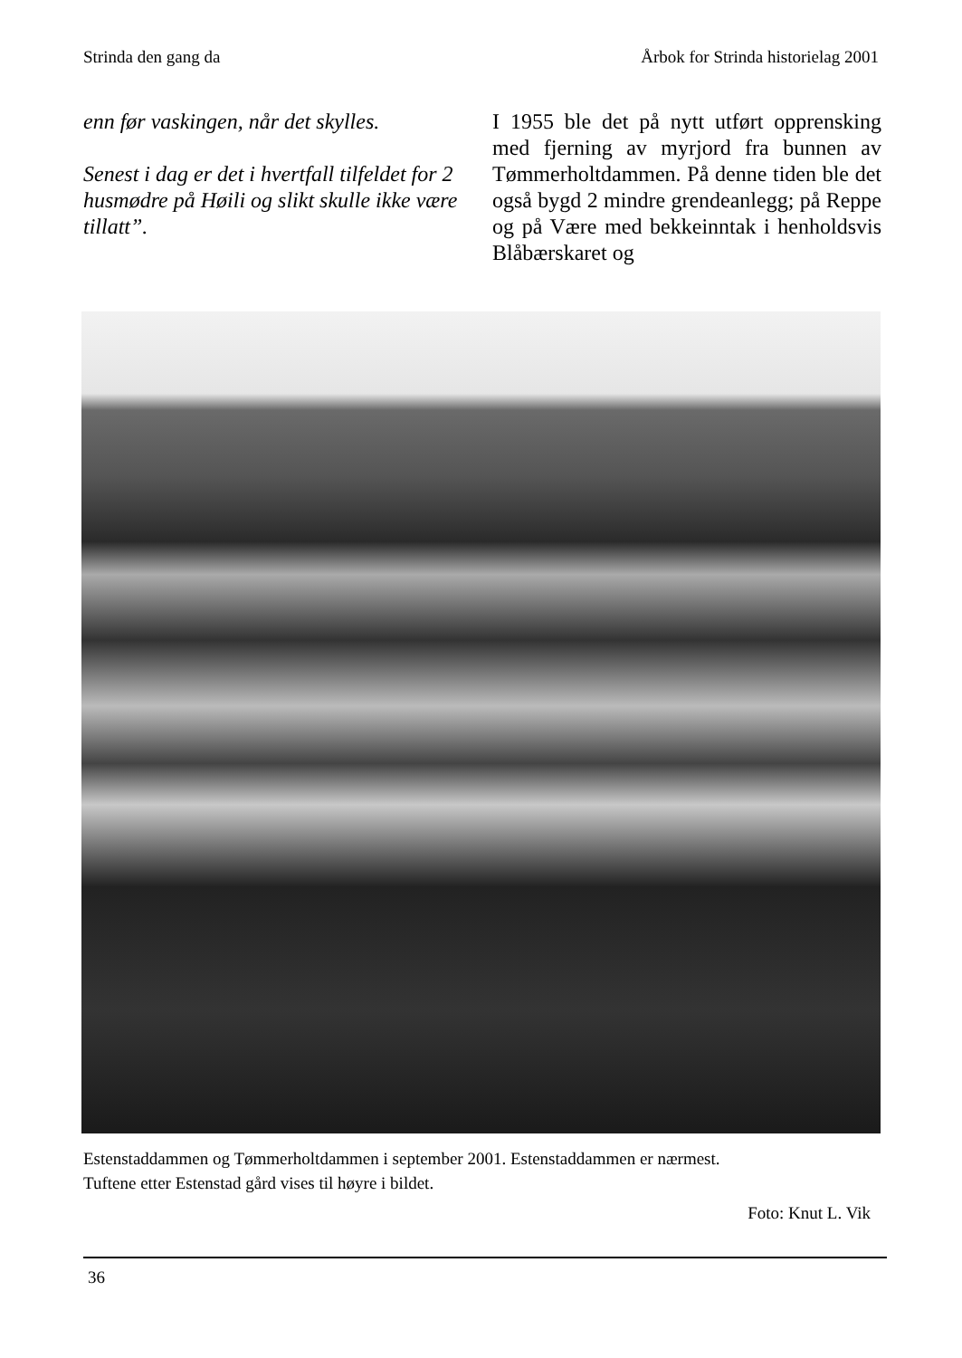Strinda den gang da Årbok for Strinda historielag 2001
enn før vaskingen, når det skylles.
Senest i dag er det i hvertfall tilfeldet for 2 husmødre på Høili og slikt skulle ikke være tillatt”.
I 1955 ble det på nytt utført opprensking med fjerning av myrjord fra bunnen av Tømmerholtdammen. På denne tiden ble det også bygd 2 mindre grendean­legg; på Reppe og på Være med bekke­inntak i henholdsvis Blåbærskaret og
Estenstaddammen og Tømmerholtdammen i september 2001. Estenstaddammen er nærmest.
Tuftene etter Estenstad gård vises til høyre i bildet.
Foto: Knut L. Vik
36